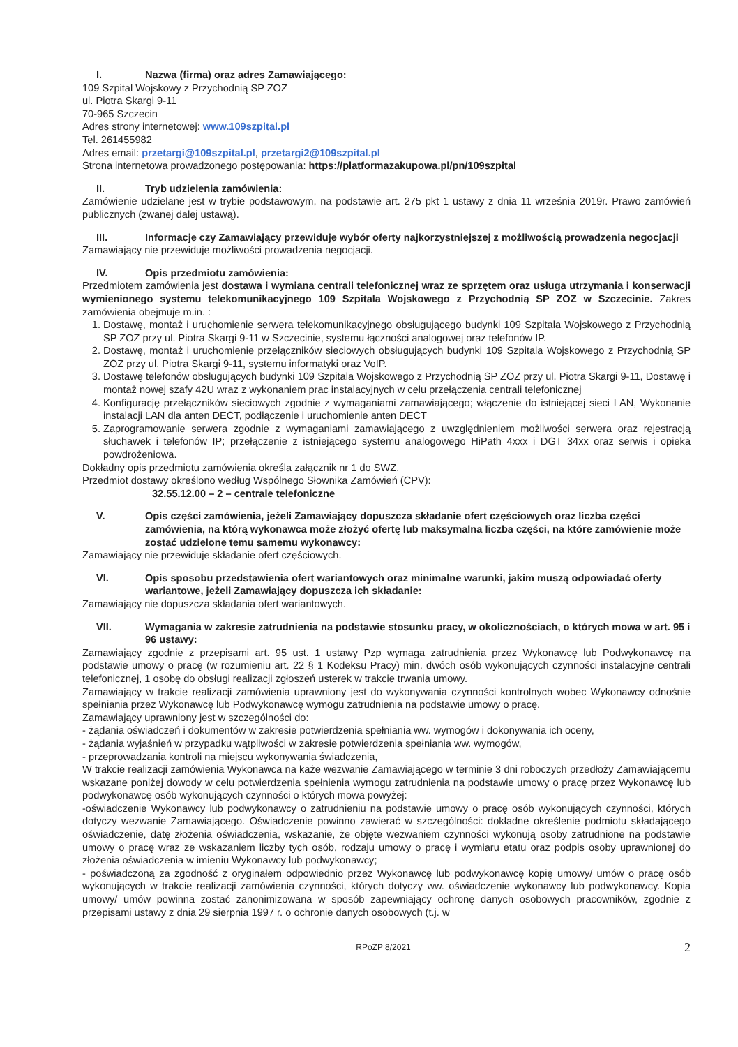I. Nazwa (firma) oraz adres Zamawiającego:
109 Szpital Wojskowy z Przychodnią SP ZOZ
ul. Piotra Skargi 9-11
70-965 Szczecin
Adres strony internetowej: www.109szpital.pl
Tel. 261455982
Adres email: przetargi@109szpital.pl, przetargi2@109szpital.pl
Strona internetowa prowadzonego postępowania: https://platformazakupowa.pl/pn/109szpital
II. Tryb udzielenia zamówienia:
Zamówienie udzielane jest w trybie podstawowym, na podstawie art. 275 pkt 1 ustawy z dnia 11 września 2019r. Prawo zamówień publicznych (zwanej dalej ustawą).
III. Informacje czy Zamawiający przewiduje wybór oferty najkorzystniejszej z możliwością prowadzenia negocjacji
Zamawiający nie przewiduje możliwości prowadzenia negocjacji.
IV. Opis przedmiotu zamówienia:
Przedmiotem zamówienia jest dostawa i wymiana centrali telefonicznej wraz ze sprzętem oraz usługa utrzymania i konserwacji wymienionego systemu telekomunikacyjnego 109 Szpitala Wojskowego z Przychodnią SP ZOZ w Szczecinie. Zakres zamówienia obejmuje m.in. :
1. Dostawę, montaż i uruchomienie serwera telekomunikacyjnego obsługującego budynki 109 Szpitala Wojskowego z Przychodnią SP ZOZ przy ul. Piotra Skargi 9-11 w Szczecinie, systemu łączności analogowej oraz telefonów IP.
2. Dostawę, montaż i uruchomienie przełączników sieciowych obsługujących budynki 109 Szpitala Wojskowego z Przychodnią SP ZOZ przy ul. Piotra Skargi 9-11, systemu informatyki oraz VoIP.
3. Dostawę telefonów obsługujących budynki 109 Szpitala Wojskowego z Przychodnią SP ZOZ przy ul. Piotra Skargi 9-11, Dostawę i montaż nowej szafy 42U wraz z wykonaniem prac instalacyjnych w celu przełączenia centrali telefonicznej
4. Konfigurację przełączników sieciowych zgodnie z wymaganiami zamawiającego; włączenie do istniejącej sieci LAN, Wykonanie instalacji LAN dla anten DECT, podłączenie i uruchomienie anten DECT
5. Zaprogramowanie serwera zgodnie z wymaganiami zamawiającego z uwzględnieniem możliwości serwera oraz rejestracją słuchawek i telefonów IP; przełączenie z istniejącego systemu analogowego HiPath 4xxx i DGT 34xx oraz serwis i opieka powdrożeniowa.
Dokładny opis przedmiotu zamówienia określa załącznik nr 1 do SWZ.
Przedmiot dostawy określono według Wspólnego Słownika Zamówień (CPV):
32.55.12.00 – 2 – centrale telefoniczne
V. Opis części zamówienia, jeżeli Zamawiający dopuszcza składanie ofert częściowych oraz liczba części zamówienia, na którą wykonawca może złożyć ofertę lub maksymalna liczba części, na które zamówienie może zostać udzielone temu samemu wykonawcy:
Zamawiający nie przewiduje składanie ofert częściowych.
VI. Opis sposobu przedstawienia ofert wariantowych oraz minimalne warunki, jakim muszą odpowiadać oferty wariantowe, jeżeli Zamawiający dopuszcza ich składanie:
Zamawiający nie dopuszcza składania ofert wariantowych.
VII. Wymagania w zakresie zatrudnienia na podstawie stosunku pracy, w okolicznościach, o których mowa w art. 95 i 96 ustawy:
Zamawiający zgodnie z przepisami art. 95 ust. 1 ustawy Pzp wymaga zatrudnienia przez Wykonawcę lub Podwykonawcę na podstawie umowy o pracę (w rozumieniu art. 22 § 1 Kodeksu Pracy) min. dwóch osób wykonujących czynności instalacyjne centrali telefonicznej, 1 osobę do obsługi realizacji zgłoszeń usterek w trakcie trwania umowy.
Zamawiający w trakcie realizacji zamówienia uprawniony jest do wykonywania czynności kontrolnych wobec Wykonawcy odnośnie spełniania przez Wykonawcę lub Podwykonawcę wymogu zatrudnienia na podstawie umowy o pracę.
Zamawiający uprawniony jest w szczególności do:
- żądania oświadczeń i dokumentów w zakresie potwierdzenia spełniania ww. wymogów i dokonywania ich oceny,
- żądania wyjaśnień w przypadku wątpliwości w zakresie potwierdzenia spełniania ww. wymogów,
- przeprowadzania kontroli na miejscu wykonywania świadczenia,
W trakcie realizacji zamówienia Wykonawca na każe wezwanie Zamawiającego w terminie 3 dni roboczych przedłoży Zamawiającemu wskazane poniżej dowody w celu potwierdzenia spełnienia wymogu zatrudnienia na podstawie umowy o pracę przez Wykonawcę lub podwykonawcę osób wykonujących czynności o których mowa powyżej:
-oświadczenie Wykonawcy lub podwykonawcy o zatrudnieniu na podstawie umowy o pracę osób wykonujących czynności, których dotyczy wezwanie Zamawiającego. Oświadczenie powinno zawierać w szczególności: dokładne określenie podmiotu składającego oświadczenie, datę złożenia oświadczenia, wskazanie, że objęte wezwaniem czynności wykonują osoby zatrudnione na podstawie umowy o pracę wraz ze wskazaniem liczby tych osób, rodzaju umowy o pracę i wymiaru etatu oraz podpis osoby uprawnionej do złożenia oświadczenia w imieniu Wykonawcy lub podwykonawcy;
- poświadczoną za zgodność z oryginałem odpowiednio przez Wykonawcę lub podwykonawcę kopię umowy/ umów o pracę osób wykonujących w trakcie realizacji zamówienia czynności, których dotyczy ww. oświadczenie wykonawcy lub podwykonawcy. Kopia umowy/ umów powinna zostać zanonimizowana w sposób zapewniający ochronę danych osobowych pracowników, zgodnie z przepisami ustawy z dnia 29 sierpnia 1997 r. o ochronie danych osobowych (t.j. w
RPoZP 8/2021 2